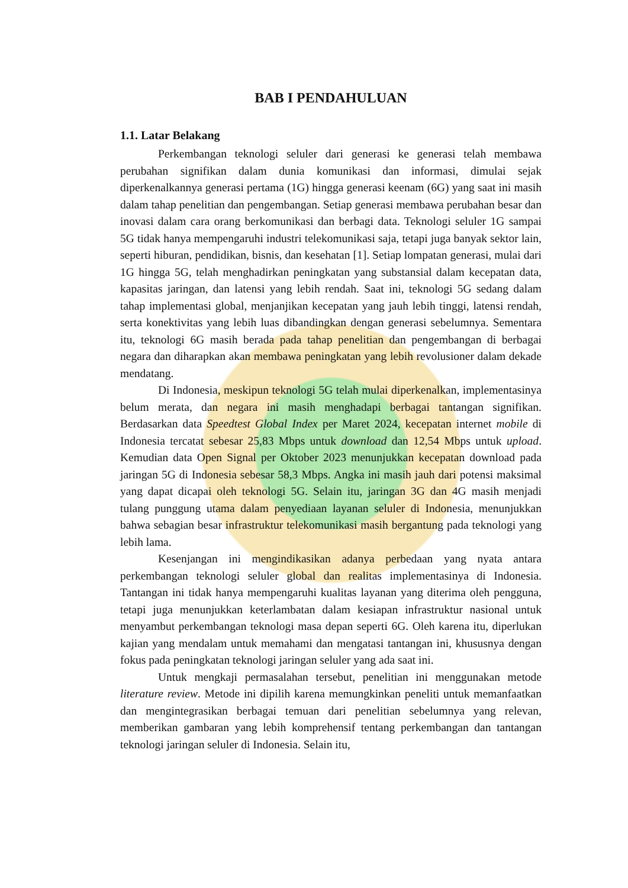BAB I PENDAHULUAN
1.1. Latar Belakang
Perkembangan teknologi seluler dari generasi ke generasi telah membawa perubahan signifikan dalam dunia komunikasi dan informasi, dimulai sejak diperkenalkannya generasi pertama (1G) hingga generasi keenam (6G) yang saat ini masih dalam tahap penelitian dan pengembangan. Setiap generasi membawa perubahan besar dan inovasi dalam cara orang berkomunikasi dan berbagi data. Teknologi seluler 1G sampai 5G tidak hanya mempengaruhi industri telekomunikasi saja, tetapi juga banyak sektor lain, seperti hiburan, pendidikan, bisnis, dan kesehatan [1]. Setiap lompatan generasi, mulai dari 1G hingga 5G, telah menghadirkan peningkatan yang substansial dalam kecepatan data, kapasitas jaringan, dan latensi yang lebih rendah. Saat ini, teknologi 5G sedang dalam tahap implementasi global, menjanjikan kecepatan yang jauh lebih tinggi, latensi rendah, serta konektivitas yang lebih luas dibandingkan dengan generasi sebelumnya. Sementara itu, teknologi 6G masih berada pada tahap penelitian dan pengembangan di berbagai negara dan diharapkan akan membawa peningkatan yang lebih revolusioner dalam dekade mendatang.
Di Indonesia, meskipun teknologi 5G telah mulai diperkenalkan, implementasinya belum merata, dan negara ini masih menghadapi berbagai tantangan signifikan. Berdasarkan data Speedtest Global Index per Maret 2024, kecepatan internet mobile di Indonesia tercatat sebesar 25,83 Mbps untuk download dan 12,54 Mbps untuk upload. Kemudian data Open Signal per Oktober 2023 menunjukkan kecepatan download pada jaringan 5G di Indonesia sebesar 58,3 Mbps. Angka ini masih jauh dari potensi maksimal yang dapat dicapai oleh teknologi 5G. Selain itu, jaringan 3G dan 4G masih menjadi tulang punggung utama dalam penyediaan layanan seluler di Indonesia, menunjukkan bahwa sebagian besar infrastruktur telekomunikasi masih bergantung pada teknologi yang lebih lama.
Kesenjangan ini mengindikasikan adanya perbedaan yang nyata antara perkembangan teknologi seluler global dan realitas implementasinya di Indonesia. Tantangan ini tidak hanya mempengaruhi kualitas layanan yang diterima oleh pengguna, tetapi juga menunjukkan keterlambatan dalam kesiapan infrastruktur nasional untuk menyambut perkembangan teknologi masa depan seperti 6G. Oleh karena itu, diperlukan kajian yang mendalam untuk memahami dan mengatasi tantangan ini, khususnya dengan fokus pada peningkatan teknologi jaringan seluler yang ada saat ini.
Untuk mengkaji permasalahan tersebut, penelitian ini menggunakan metode literature review. Metode ini dipilih karena memungkinkan peneliti untuk memanfaatkan dan mengintegrasikan berbagai temuan dari penelitian sebelumnya yang relevan, memberikan gambaran yang lebih komprehensif tentang perkembangan dan tantangan teknologi jaringan seluler di Indonesia. Selain itu,